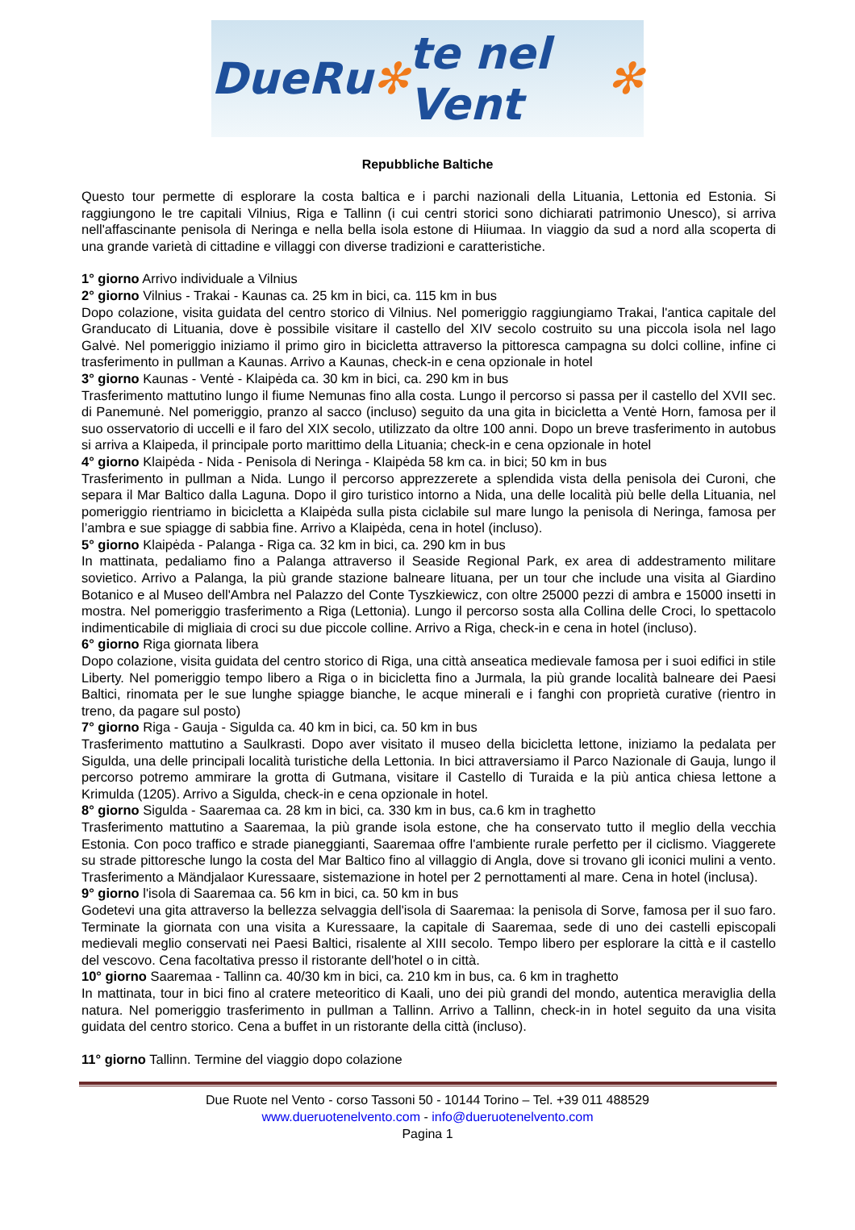DueRu ✻ te nel Vent ✻
Repubbliche Baltiche
Questo tour permette di esplorare la costa baltica e i parchi nazionali della Lituania, Lettonia ed Estonia. Si raggiungono le tre capitali Vilnius, Riga e Tallinn (i cui centri storici sono dichiarati patrimonio Unesco), si arriva nell'affascinante penisola di Neringa e nella bella isola estone di Hiiumaa. In viaggio da sud a nord alla scoperta di una grande varietà di cittadine e villaggi con diverse tradizioni e caratteristiche.
1° giorno Arrivo individuale a Vilnius
2° giorno Vilnius - Trakai - Kaunas ca. 25 km in bici, ca. 115 km in bus
Dopo colazione, visita guidata del centro storico di Vilnius. Nel pomeriggio raggiungiamo Trakai, l'antica capitale del Granducato di Lituania, dove è possibile visitare il castello del XIV secolo costruito su una piccola isola nel lago Galvė. Nel pomeriggio iniziamo il primo giro in bicicletta attraverso la pittoresca campagna su dolci colline, infine ci trasferimento in pullman a Kaunas. Arrivo a Kaunas, check-in e cena opzionale in hotel
3° giorno Kaunas - Ventė - Klaipėda ca. 30 km in bici, ca. 290 km in bus
Trasferimento mattutino lungo il fiume Nemunas fino alla costa. Lungo il percorso si passa per il castello del XVII sec. di Panemunė. Nel pomeriggio, pranzo al sacco (incluso) seguito da una gita in bicicletta a Ventė Horn, famosa per il suo osservatorio di uccelli e il faro del XIX secolo, utilizzato da oltre 100 anni. Dopo un breve trasferimento in autobus si arriva a Klaipeda, il principale porto marittimo della Lituania; check-in e cena opzionale in hotel
4° giorno Klaipėda - Nida - Penisola di Neringa - Klaipėda 58 km ca. in bici; 50 km in bus
Trasferimento in pullman a Nida. Lungo il percorso apprezzerete a splendida vista della penisola dei Curoni, che separa il Mar Baltico dalla Laguna. Dopo il giro turistico intorno a Nida, una delle località più belle della Lituania, nel pomeriggio rientriamo in bicicletta a Klaipėda sulla pista ciclabile sul mare lungo la penisola di Neringa, famosa per l’ambra e sue spiagge di sabbia fine. Arrivo a Klaipėda, cena in hotel (incluso).
5° giorno Klaipėda - Palanga - Riga ca. 32 km in bici, ca. 290 km in bus
In mattinata, pedaliamo fino a Palanga attraverso il Seaside Regional Park, ex area di addestramento militare sovietico. Arrivo a Palanga, la più grande stazione balneare lituana, per un tour che include una visita al Giardino Botanico e al Museo dell'Ambra nel Palazzo del Conte Tyszkiewicz, con oltre 25000 pezzi di ambra e 15000 insetti in mostra. Nel pomeriggio trasferimento a Riga (Lettonia). Lungo il percorso sosta alla Collina delle Croci, lo spettacolo indimenticabile di migliaia di croci su due piccole colline. Arrivo a Riga, check-in e cena in hotel (incluso).
6° giorno Riga giornata libera
Dopo colazione, visita guidata del centro storico di Riga, una città anseatica medievale famosa per i suoi edifici in stile Liberty. Nel pomeriggio tempo libero a Riga o in bicicletta fino a Jurmala, la più grande località balneare dei Paesi Baltici, rinomata per le sue lunghe spiagge bianche, le acque minerali e i fanghi con proprietà curative (rientro in treno, da pagare sul posto)
7° giorno Riga - Gauja - Sigulda ca. 40 km in bici, ca. 50 km in bus
Trasferimento mattutino a Saulkrasti. Dopo aver visitato il museo della bicicletta lettone, iniziamo la pedalata per Sigulda, una delle principali località turistiche della Lettonia. In bici attraversiamo il Parco Nazionale di Gauja, lungo il percorso potremo ammirare la grotta di Gutmana, visitare il Castello di Turaida e la più antica chiesa lettone a Krimulda (1205). Arrivo a Sigulda, check-in e cena opzionale in hotel.
8° giorno Sigulda - Saaremaa ca. 28 km in bici, ca. 330 km in bus, ca.6 km in traghetto
Trasferimento mattutino a Saaremaa, la più grande isola estone, che ha conservato tutto il meglio della vecchia Estonia. Con poco traffico e strade pianeggianti, Saaremaa offre l'ambiente rurale perfetto per il ciclismo. Viaggerete su strade pittoresche lungo la costa del Mar Baltico fino al villaggio di Angla, dove si trovano gli iconici mulini a vento. Trasferimento a Mändjalaor Kuressaare, sistemazione in hotel per 2 pernottamenti al mare. Cena in hotel (inclusa).
9° giorno l'isola di Saaremaa ca. 56 km in bici, ca. 50 km in bus
Godetevi una gita attraverso la bellezza selvaggia dell'isola di Saaremaa: la penisola di Sorve, famosa per il suo faro. Terminate la giornata con una visita a Kuressaare, la capitale di Saaremaa, sede di uno dei castelli episcopali medievali meglio conservati nei Paesi Baltici, risalente al XIII secolo. Tempo libero per esplorare la città e il castello del vescovo. Cena facoltativa presso il ristorante dell'hotel o in città.
10° giorno Saaremaa - Tallinn ca. 40/30 km in bici, ca. 210 km in bus, ca. 6 km in traghetto
In mattinata, tour in bici fino al cratere meteoritico di Kaali, uno dei più grandi del mondo, autentica meraviglia della natura. Nel pomeriggio trasferimento in pullman a Tallinn. Arrivo a Tallinn, check-in in hotel seguito da una visita guidata del centro storico. Cena a buffet in un ristorante della città (incluso).
11° giorno Tallinn. Termine del viaggio dopo colazione
Due Ruote nel Vento - corso Tassoni 50 - 10144 Torino – Tel. +39 011 488529
www.dueruotenelvento.com - info@dueruotenelvento.com
Pagina 1